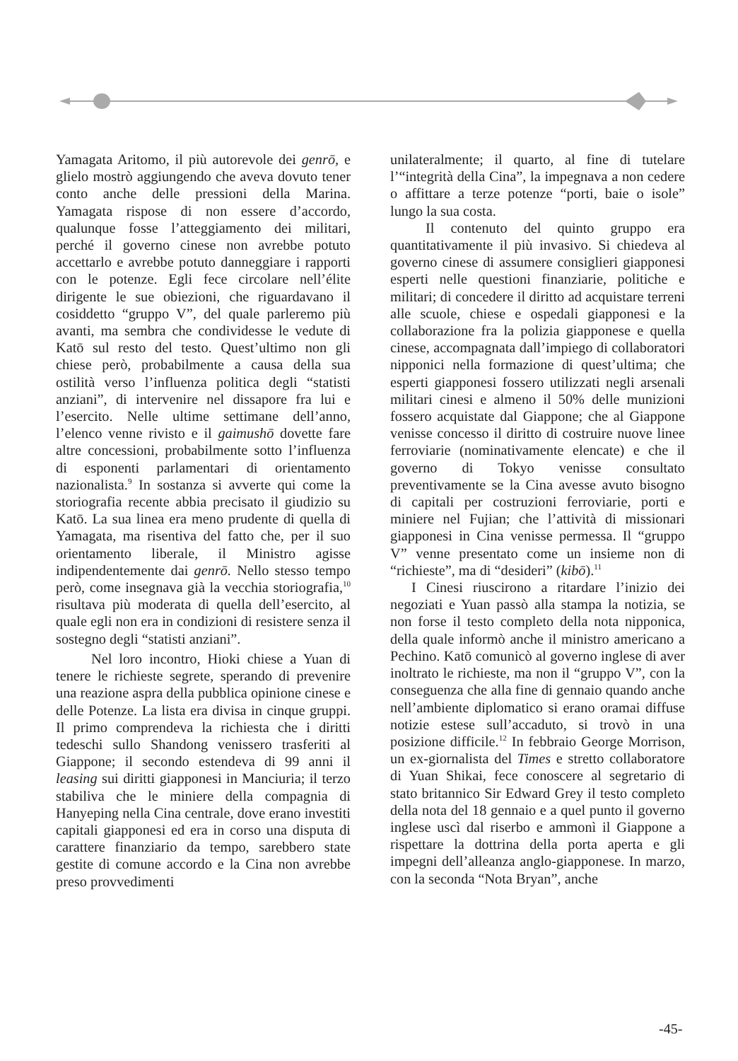Yamagata Aritomo, il più autorevole dei genrō, e glielo mostrò aggiungendo che aveva dovuto tener conto anche delle pressioni della Marina. Yamagata rispose di non essere d’accordo, qualunque fosse l’atteggiamento dei militari, perché il governo cinese non avrebbe potuto accettarlo e avrebbe potuto danneggiare i rapporti con le potenze. Egli fece circolare nell’élite dirigente le sue obiezioni, che riguardavano il cosiddetto “gruppo V”, del quale parleremo più avanti, ma sembra che condividesse le vedute di Katō sul resto del testo. Quest’ultimo non gli chiese però, probabilmente a causa della sua ostilità verso l’influenza politica degli “statisti anziani”, di intervenire nel dissapore fra lui e l’esercito. Nelle ultime settimane dell’anno, l’elenco venne rivisto e il gaimushō dovette fare altre concessioni, probabilmente sotto l’influenza di esponenti parlamentari di orientamento nazionalista.<sup>9</sup> In sostanza si avverte qui come la storiografia recente abbia precisato il giudizio su Katō. La sua linea era meno prudente di quella di Yamagata, ma risentiva del fatto che, per il suo orientamento liberale, il Ministro agisse indipendentemente dai genrō. Nello stesso tempo però, come insegnava già la vecchia storiografia,<sup>10</sup> risultava più moderata di quella dell’esercito, al quale egli non era in condizioni di resistere senza il sostegno degli “statisti anziani”.
Nel loro incontro, Hioki chiese a Yuan di tenere le richieste segrete, sperando di prevenire una reazione aspra della pubblica opinione cinese e delle Potenze. La lista era divisa in cinque gruppi. Il primo comprendeva la richiesta che i diritti tedeschi sullo Shandong venissero trasferiti al Giappone; il secondo estendeva di 99 anni il leasing sui diritti giapponesi in Manciuria; il terzo stabiliva che le miniere della compagnia di Hanyeping nella Cina centrale, dove erano investiti capitali giapponesi ed era in corso una disputa di carattere finanziario da tempo, sarebbero state gestite di comune accordo e la Cina non avrebbe preso provvedimenti
unilateralmente; il quarto, al fine di tutelare l’“integrità della Cina”, la impegnava a non cedere o affittare a terze potenze “porti, baie o isole” lungo la sua costa.
Il contenuto del quinto gruppo era quantitativamente il più invasivo. Si chiedeva al governo cinese di assumere consiglieri giapponesi esperti nelle questioni finanziarie, politiche e militari; di concedere il diritto ad acquistare terreni alle scuole, chiese e ospedali giapponesi e la collaborazione fra la polizia giapponese e quella cinese, accompagnata dall’impiego di collaboratori nipponici nella formazione di quest’ultima; che esperti giapponesi fossero utilizzati negli arsenali militari cinesi e almeno il 50% delle munizioni fossero acquistate dal Giappone; che al Giappone venisse concesso il diritto di costruire nuove linee ferroviarie (nominativamente elencate) e che il governo di Tokyo venisse consultato preventivamente se la Cina avesse avuto bisogno di capitali per costruzioni ferroviarie, porti e miniere nel Fujian; che l’attività di missionari giapponesi in Cina venisse permessa. Il “gruppo V” venne presentato come un insieme non di “richieste”, ma di “desideri” (kibō).<sup>11</sup>
I Cinesi riuscirono a ritardare l’inizio dei negoziati e Yuan passò alla stampa la notizia, se non forse il testo completo della nota nipponica, della quale informò anche il ministro americano a Pechino. Katō comunicò al governo inglese di aver inoltrato le richieste, ma non il “gruppo V”, con la conseguenza che alla fine di gennaio quando anche nell’ambiente diplomatico si erano oramai diffuse notizie estese sull’accaduto, si trovò in una posizione difficile.<sup>12</sup> In febbraio George Morrison, un ex-giornalista del Times e stretto collaboratore di Yuan Shikai, fece conoscere al segretario di stato britannico Sir Edward Grey il testo completo della nota del 18 gennaio e a quel punto il governo inglese uscì dal riserbo e ammonì il Giappone a rispettare la dottrina della porta aperta e gli impegni dell’alleanza anglo-giapponese. In marzo, con la seconda “Nota Bryan”, anche
-45-